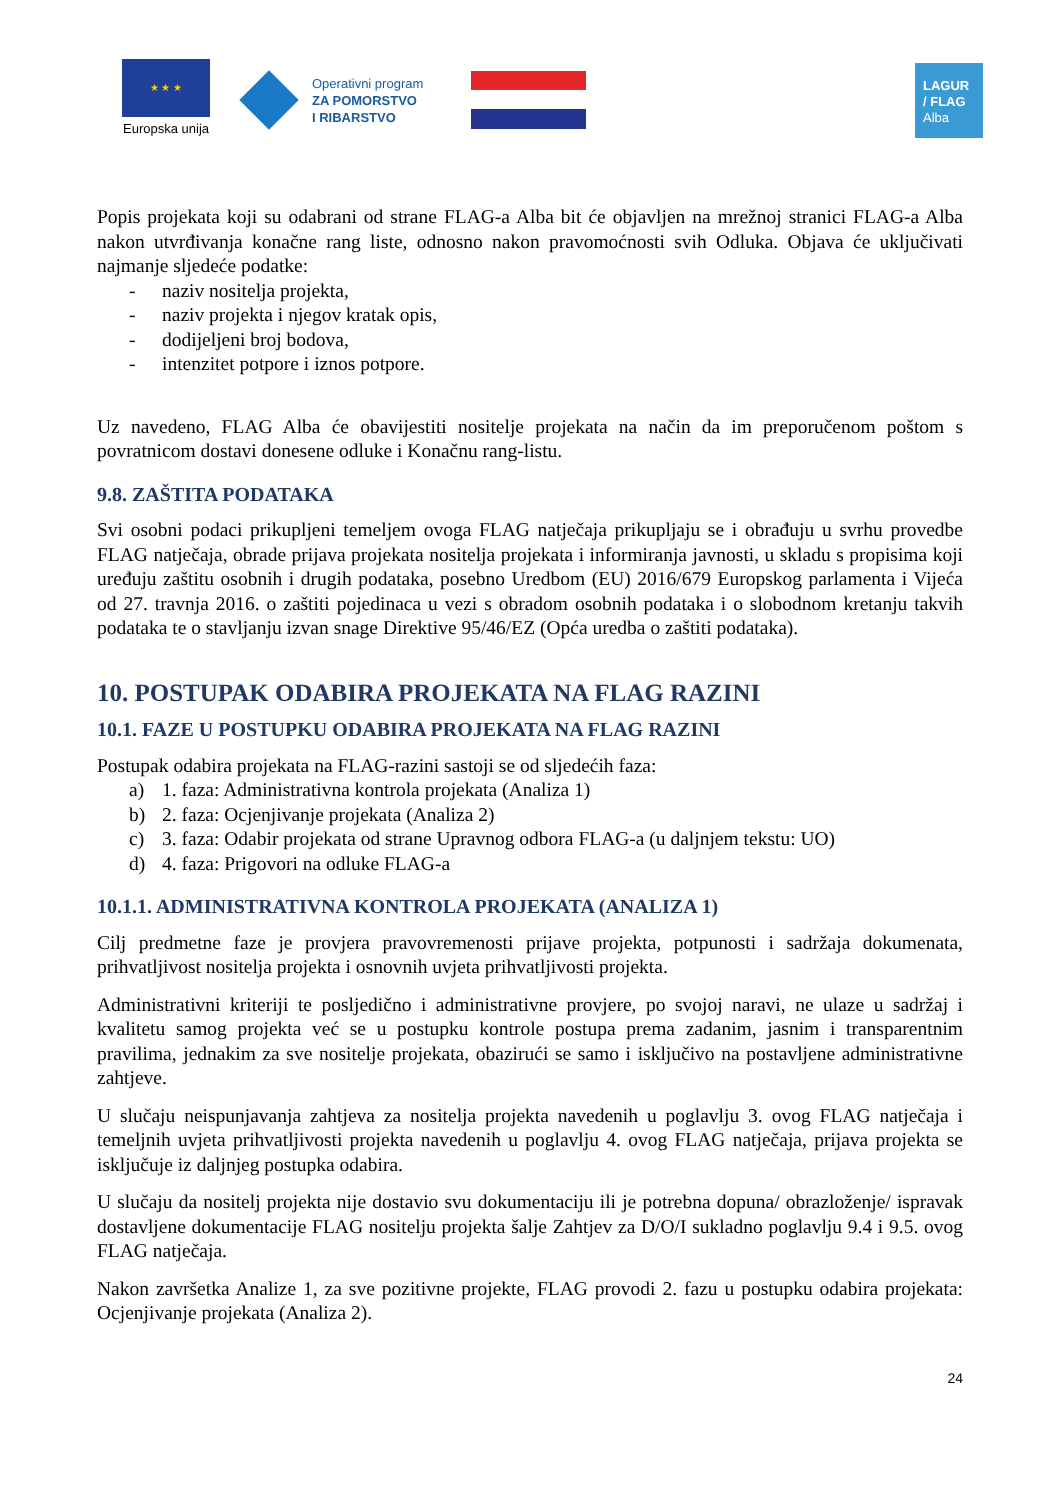★ ★ ★
Europska unija
Operativni program
ZA POMORSTVO
I RIBARSTVO
LAGUR
/ FLAG
Alba
Popis projekata koji su odabrani od strane FLAG-a Alba bit će objavljen na mrežnoj stranici FLAG-a Alba nakon utvrđivanja konačne rang liste, odnosno nakon pravomoćnosti svih Odluka. Objava će uključivati najmanje sljedeće podatke:
- naziv nositelja projekta,
- naziv projekta i njegov kratak opis,
- dodijeljeni broj bodova,
- intenzitet potpore i iznos potpore.
Uz navedeno, FLAG Alba će obavijestiti nositelje projekata na način da im preporučenom poštom s povratnicom dostavi donesene odluke i Konačnu rang-listu.
9.8. ZAŠTITA PODATAKA
Svi osobni podaci prikupljeni temeljem ovoga FLAG natječaja prikupljaju se i obrađuju u svrhu provedbe FLAG natječaja, obrade prijava projekata nositelja projekata i informiranja javnosti, u skladu s propisima koji uređuju zaštitu osobnih i drugih podataka, posebno Uredbom (EU) 2016/679 Europskog parlamenta i Vijeća od 27. travnja 2016. o zaštiti pojedinaca u vezi s obradom osobnih podataka i o slobodnom kretanju takvih podataka te o stavljanju izvan snage Direktive 95/46/EZ (Opća uredba o zaštiti podataka).
10. POSTUPAK ODABIRA PROJEKATA NA FLAG RAZINI
10.1. FAZE U POSTUPKU ODABIRA PROJEKATA NA FLAG RAZINI
Postupak odabira projekata na FLAG-razini sastoji se od sljedećih faza:
a) 1. faza: Administrativna kontrola projekata (Analiza 1)
b) 2. faza: Ocjenjivanje projekata (Analiza 2)
c) 3. faza: Odabir projekata od strane Upravnog odbora FLAG-a (u daljnjem tekstu: UO)
d) 4. faza: Prigovori na odluke FLAG-a
10.1.1. ADMINISTRATIVNA KONTROLA PROJEKATA (ANALIZA 1)
Cilj predmetne faze je provjera pravovremenosti prijave projekta, potpunosti i sadržaja dokumenata, prihvatljivost nositelja projekta i osnovnih uvjeta prihvatljivosti projekta.
Administrativni kriteriji te posljedično i administrativne provjere, po svojoj naravi, ne ulaze u sadržaj i kvalitetu samog projekta već se u postupku kontrole postupa prema zadanim, jasnim i transparentnim pravilima, jednakim za sve nositelje projekata, obazirući se samo i isključivo na postavljene administrativne zahtjeve.
U slučaju neispunjavanja zahtjeva za nositelja projekta navedenih u poglavlju 3. ovog FLAG natječaja i temeljnih uvjeta prihvatljivosti projekta navedenih u poglavlju 4. ovog FLAG natječaja, prijava projekta se isključuje iz daljnjeg postupka odabira.
U slučaju da nositelj projekta nije dostavio svu dokumentaciju ili je potrebna dopuna/ obrazloženje/ ispravak dostavljene dokumentacije FLAG nositelju projekta šalje Zahtjev za D/O/I sukladno poglavlju 9.4 i 9.5. ovog FLAG natječaja.
Nakon završetka Analize 1, za sve pozitivne projekte, FLAG provodi 2. fazu u postupku odabira projekata: Ocjenjivanje projekata (Analiza 2).
24